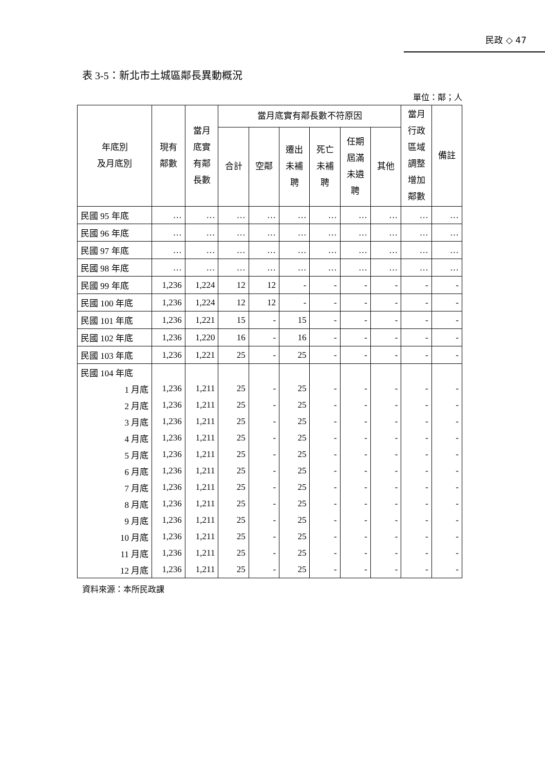民政 ◇ 47
表 3-5：新北市土城區鄰長異動概況
單位：鄰；人
| 年底別 及月底別 | 現有 鄰數 | 當月 底實 有鄰 長數 | 當月底實有鄰長數不符原因 | | | | | | 當月 行政 區域 調整 增加 鄰數 | 備註 |
| --- | --- | --- | --- | --- | --- | --- | --- | --- | --- | --- |
| | | | 合計 | 空鄰 | 遷出 未補 聘 | 死亡 未補 聘 | 任期 屆滿 未遴 聘 | 其他 | | |
| 民國 95 年底 | … | … | … | … | … | … | … | … | … | … |
| 民國 96 年底 | … | … | … | … | … | … | … | … | … | … |
| 民國 97 年底 | … | … | … | … | … | … | … | … | … | … |
| 民國 98 年底 | … | … | … | … | … | … | … | … | … | … |
| 民國 99 年底 | 1,236 | 1,224 | 12 | 12 | - | - | - | - | - | - |
| 民國 100 年底 | 1,236 | 1,224 | 12 | 12 | - | - | - | - | - | - |
| 民國 101 年底 | 1,236 | 1,221 | 15 | - | 15 | - | - | - | - | - |
| 民國 102 年底 | 1,236 | 1,220 | 16 | - | 16 | - | - | - | - | - |
| 民國 103 年底 | 1,236 | 1,221 | 25 | - | 25 | - | - | - | - | - |
| 民國 104 年底 | | | | | | | | | | |
| 1 月底 | 1,236 | 1,211 | 25 | - | 25 | - | - | - | - | - |
| 2 月底 | 1,236 | 1,211 | 25 | - | 25 | - | - | - | - | - |
| 3 月底 | 1,236 | 1,211 | 25 | - | 25 | - | - | - | - | - |
| 4 月底 | 1,236 | 1,211 | 25 | - | 25 | - | - | - | - | - |
| 5 月底 | 1,236 | 1,211 | 25 | - | 25 | - | - | - | - | - |
| 6 月底 | 1,236 | 1,211 | 25 | - | 25 | - | - | - | - | - |
| 7 月底 | 1,236 | 1,211 | 25 | - | 25 | - | - | - | - | - |
| 8 月底 | 1,236 | 1,211 | 25 | - | 25 | - | - | - | - | - |
| 9 月底 | 1,236 | 1,211 | 25 | - | 25 | - | - | - | - | - |
| 10 月底 | 1,236 | 1,211 | 25 | - | 25 | - | - | - | - | - |
| 11 月底 | 1,236 | 1,211 | 25 | - | 25 | - | - | - | - | - |
| 12 月底 | 1,236 | 1,211 | 25 | - | 25 | - | - | - | - | - |
資料來源：本所民政課